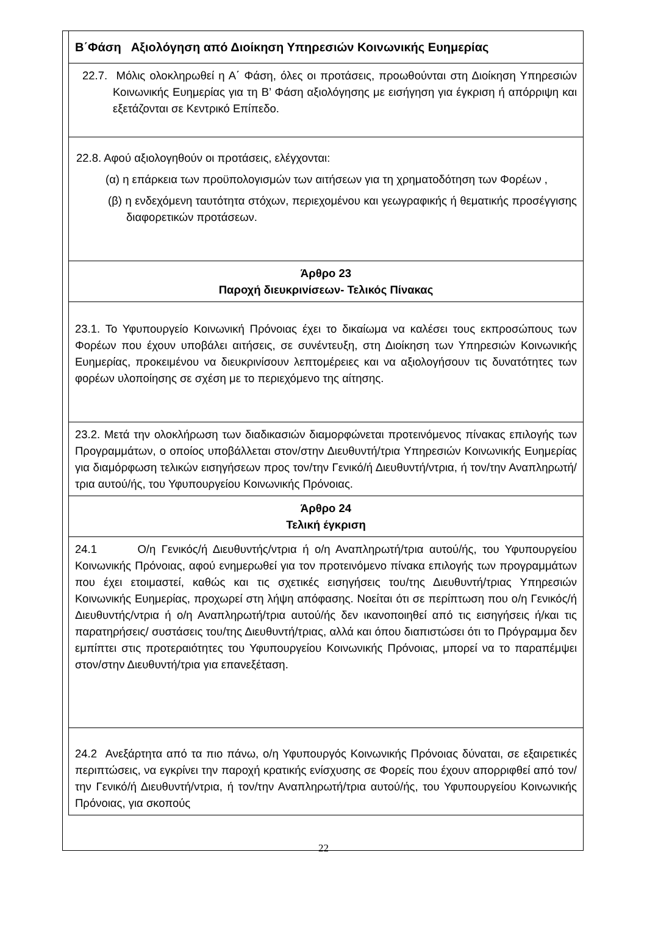Β΄Φάση Αξιολόγηση από Διοίκηση Υπηρεσιών Κοινωνικής Ευημερίας
22.7. Μόλις ολοκληρωθεί η Α΄ Φάση, όλες οι προτάσεις, προωθούνται στη Διοίκηση Υπηρεσιών Κοινωνικής Ευημερίας για τη Β’ Φάση αξιολόγησης με εισήγηση για έγκριση ή απόρριψη και εξετάζονται σε Κεντρικό Επίπεδο.
22.8. Αφού αξιολογηθούν οι προτάσεις, ελέγχονται:
(α) η επάρκεια των προϋπολογισμών των αιτήσεων για τη χρηματοδότηση των Φορέων ,
(β) η ενδεχόμενη ταυτότητα στόχων, περιεχομένου και γεωγραφικής ή θεματικής προσέγγισης διαφορετικών προτάσεων.
Άρθρο 23
Παροχή διευκρινίσεων- Τελικός Πίνακας
23.1. Το Υφυπουργείο Κοινωνική Πρόνοιας έχει το δικαίωμα να καλέσει τους εκπροσώπους των Φορέων που έχουν υποβάλει αιτήσεις, σε συνέντευξη, στη Διοίκηση των Υπηρεσιών Κοινωνικής Ευημερίας, προκειμένου να διευκρινίσουν λεπτομέρειες και να αξιολογήσουν τις δυνατότητες των φορέων υλοποίησης σε σχέση με το περιεχόμενο της αίτησης.
23.2. Μετά την ολοκλήρωση των διαδικασιών διαμορφώνεται προτεινόμενος πίνακας επιλογής των Προγραμμάτων, ο οποίος υποβάλλεται στον/στην Διευθυντή/τρια Υπηρεσιών Κοινωνικής Ευημερίας για διαμόρφωση τελικών εισηγήσεων προς τον/την Γενικό/ή Διευθυντή/ντρια, ή τον/την Αναπληρωτή/τρια αυτού/ής, του Υφυπουργείου Κοινωνικής Πρόνοιας.
Άρθρο 24
Τελική έγκριση
24.1 Ο/η Γενικός/ή Διευθυντής/ντρια ή ο/η Αναπληρωτή/τρια αυτού/ής, του Υφυπουργείου Κοινωνικής Πρόνοιας, αφού ενημερωθεί για τον προτεινόμενο πίνακα επιλογής των προγραμμάτων που έχει ετοιμαστεί, καθώς και τις σχετικές εισηγήσεις του/της Διευθυντή/τριας Υπηρεσιών Κοινωνικής Ευημερίας, προχωρεί στη λήψη απόφασης. Νοείται ότι σε περίπτωση που ο/η Γενικός/ή Διευθυντής/ντρια ή ο/η Αναπληρωτή/τρια αυτού/ής δεν ικανοποιηθεί από τις εισηγήσεις ή/και τις παρατηρήσεις/ συστάσεις του/της Διευθυντή/τριας, αλλά και όπου διαπιστώσει ότι το Πρόγραμμα δεν εμπίπτει στις προτεραιότητες του Υφυπουργείου Κοινωνικής Πρόνοιας, μπορεί να το παραπέμψει στον/στην Διευθυντή/τρια για επανεξέταση.
24.2 Ανεξάρτητα από τα πιο πάνω, ο/η Υφυπουργός Κοινωνικής Πρόνοιας δύναται, σε εξαιρετικές περιπτώσεις, να εγκρίνει την παροχή κρατικής ενίσχυσης σε Φορείς που έχουν απορριφθεί από τον/την Γενικό/ή Διευθυντή/ντρια, ή τον/την Αναπληρωτή/τρια αυτού/ής, του Υφυπουργείου Κοινωνικής Πρόνοιας, για σκοπούς
22